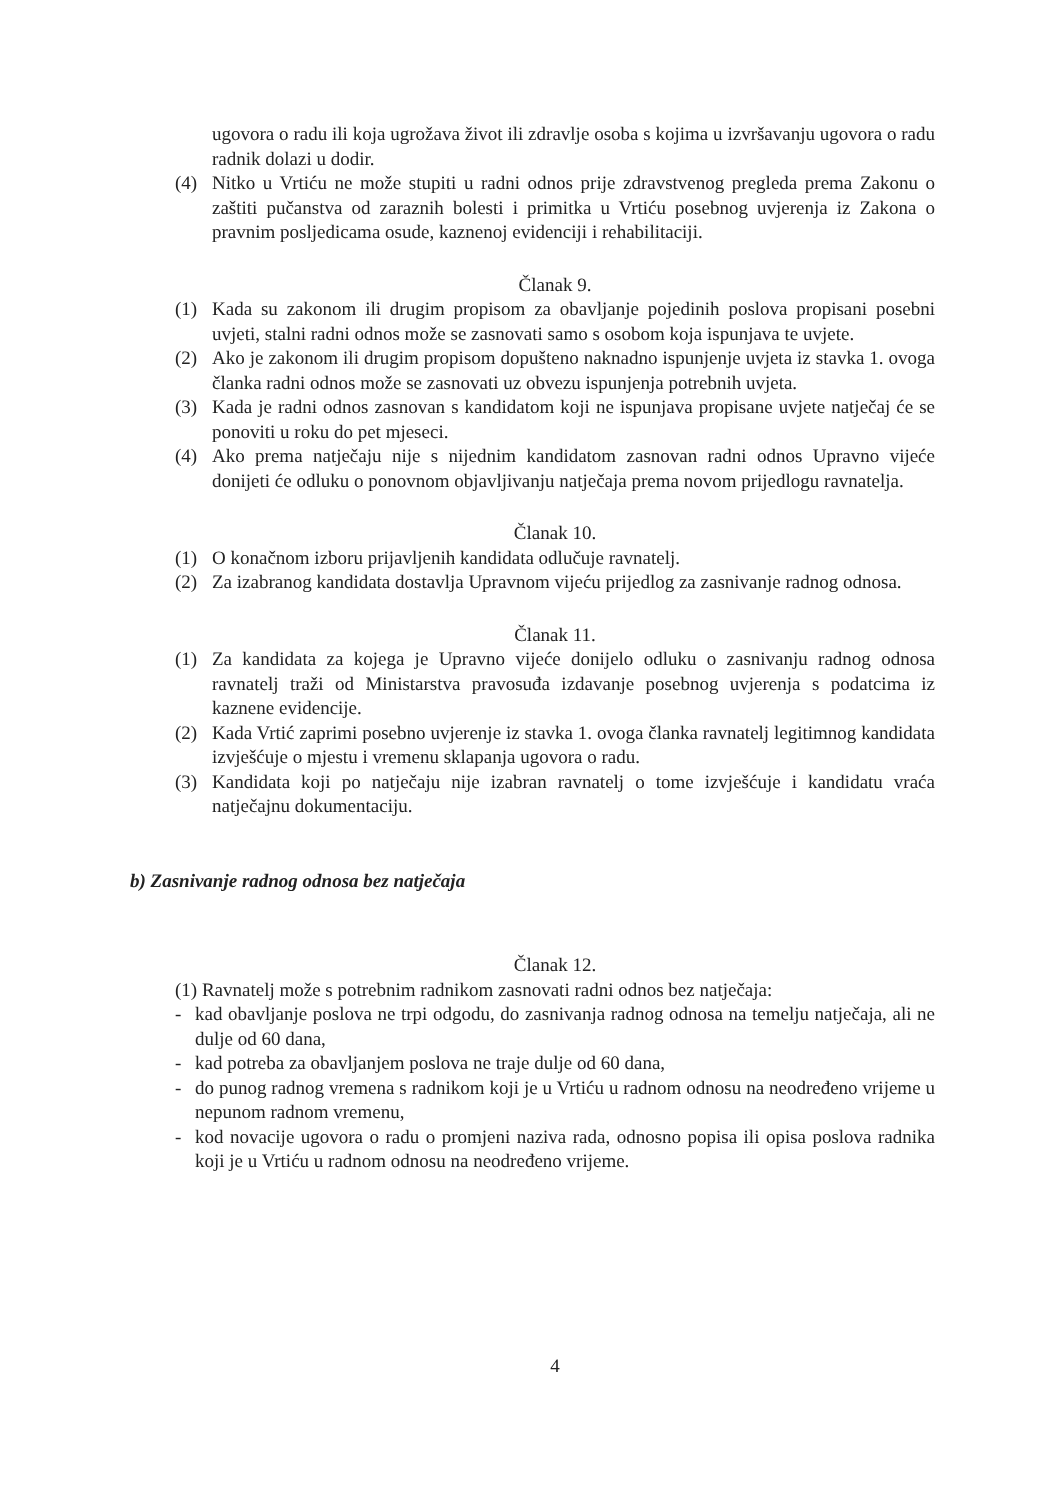ugovora o radu ili koja ugrožava život ili zdravlje osoba s kojima u izvršavanju ugovora o radu radnik dolazi u dodir.
(4) Nitko u Vrtiću ne može stupiti u radni odnos prije zdravstvenog pregleda prema Zakonu o zaštiti pučanstva od zaraznih bolesti i primitka u Vrtiću posebnog uvjerenja iz Zakona o pravnim posljedicama osude, kaznenoj evidenciji i rehabilitaciji.
Članak 9.
(1) Kada su zakonom ili drugim propisom za obavljanje pojedinih poslova propisani posebni uvjeti, stalni radni odnos može se zasnovati samo s osobom koja ispunjava te uvjete.
(2) Ako je zakonom ili drugim propisom dopušteno naknadno ispunjenje uvjeta iz stavka 1. ovoga članka radni odnos može se zasnovati uz obvezu ispunjenja potrebnih uvjeta.
(3) Kada je radni odnos zasnovan s kandidatom koji ne ispunjava propisane uvjete natječaj će se ponoviti u roku do pet mjeseci.
(4) Ako prema natječaju nije s nijednim kandidatom zasnovan radni odnos Upravno vijeće donijeti će odluku o ponovnom objavljivanju natječaja prema novom prijedlogu ravnatelja.
Članak 10.
(1) O konačnom izboru prijavljenih kandidata odlučuje ravnatelj.
(2) Za izabranog kandidata dostavlja Upravnom vijeću prijedlog za zasnivanje radnog odnosa.
Članak 11.
(1) Za kandidata za kojega je Upravno vijeće donijelo odluku o zasnivanju radnog odnosa ravnatelj traži od Ministarstva pravosuđa izdavanje posebnog uvjerenja s podatcima iz kaznene evidencije.
(2) Kada Vrtić zaprimi posebno uvjerenje iz stavka 1. ovoga članka ravnatelj legitimnog kandidata izvješćuje o mjestu i vremenu sklapanja ugovora o radu.
(3) Kandidata koji po natječaju nije izabran ravnatelj o tome izvješćuje i kandidatu vraća natječajnu dokumentaciju.
b) Zasnivanje radnog odnosa bez natječaja
Članak 12.
(1) Ravnatelj može s potrebnim radnikom zasnovati radni odnos bez natječaja:
- kad obavljanje poslova ne trpi odgodu, do zasnivanja radnog odnosa na temelju natječaja, ali ne dulje od 60 dana,
- kad potreba za obavljanjem poslova ne traje dulje od 60 dana,
- do punog radnog vremena s radnikom koji je u Vrtiću u radnom odnosu na neodređeno vrijeme u nepunom radnom vremenu,
- kod novacije ugovora o radu o promjeni naziva rada, odnosno popisa ili opisa poslova radnika koji je u Vrtiću u radnom odnosu na neodređeno vrijeme.
4